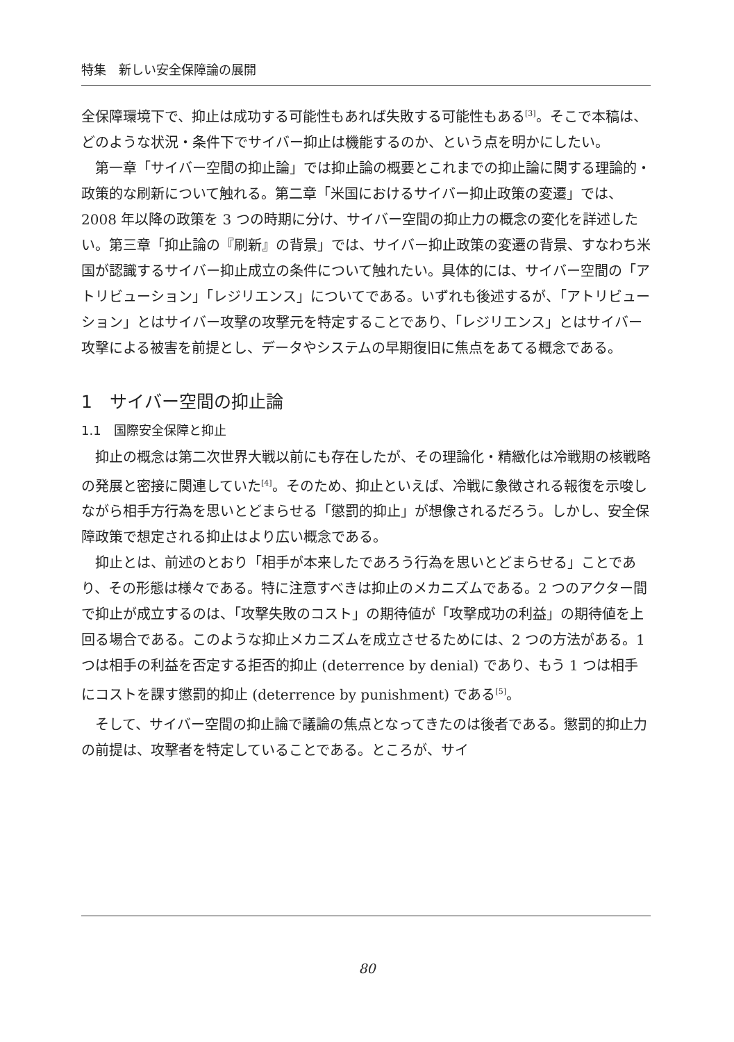特集　新しい安全保障論の展開
全保障環境下で、抑止は成功する可能性もあれば失敗する可能性もある<sup>[3]</sup>。そこで本稿は、どのような状況・条件下でサイバー抑止は機能するのか、という点を明かにしたい。
第一章「サイバー空間の抑止論」では抑止論の概要とこれまでの抑止論に関する理論的・政策的な刷新について触れる。第二章「米国におけるサイバー抑止政策の変遷」では、2008 年以降の政策を 3 つの時期に分け、サイバー空間の抑止力の概念の変化を詳述したい。第三章「抑止論の『刷新』の背景」では、サイバー抑止政策の変遷の背景、すなわち米国が認識するサイバー抑止成立の条件について触れたい。具体的には、サイバー空間の「アトリビューション」「レジリエンス」についてである。いずれも後述するが、「アトリビューション」とはサイバー攻撃の攻撃元を特定することであり、「レジリエンス」とはサイバー攻撃による被害を前提とし、データやシステムの早期復旧に焦点をあてる概念である。
1　サイバー空間の抑止論
1.1　国際安全保障と抑止
抑止の概念は第二次世界大戦以前にも存在したが、その理論化・精緻化は冷戦期の核戦略の発展と密接に関連していた<sup>[4]</sup>。そのため、抑止といえば、冷戦に象徴される報復を示唆しながら相手方行為を思いとどまらせる「懲罰的抑止」が想像されるだろう。しかし、安全保障政策で想定される抑止はより広い概念である。
抑止とは、前述のとおり「相手が本来したであろう行為を思いとどまらせる」ことであり、その形態は様々である。特に注意すべきは抑止のメカニズムである。2 つのアクター間で抑止が成立するのは、「攻撃失敗のコスト」の期待値が「攻撃成功の利益」の期待値を上回る場合である。このような抑止メカニズムを成立させるためには、2 つの方法がある。1 つは相手の利益を否定する拒否的抑止 (deterrence by denial) であり、もう 1 つは相手にコストを課す懲罰的抑止 (deterrence by punishment) である<sup>[5]</sup>。
そして、サイバー空間の抑止論で議論の焦点となってきたのは後者である。懲罰的抑止力の前提は、攻撃者を特定していることである。ところが、サイ
80